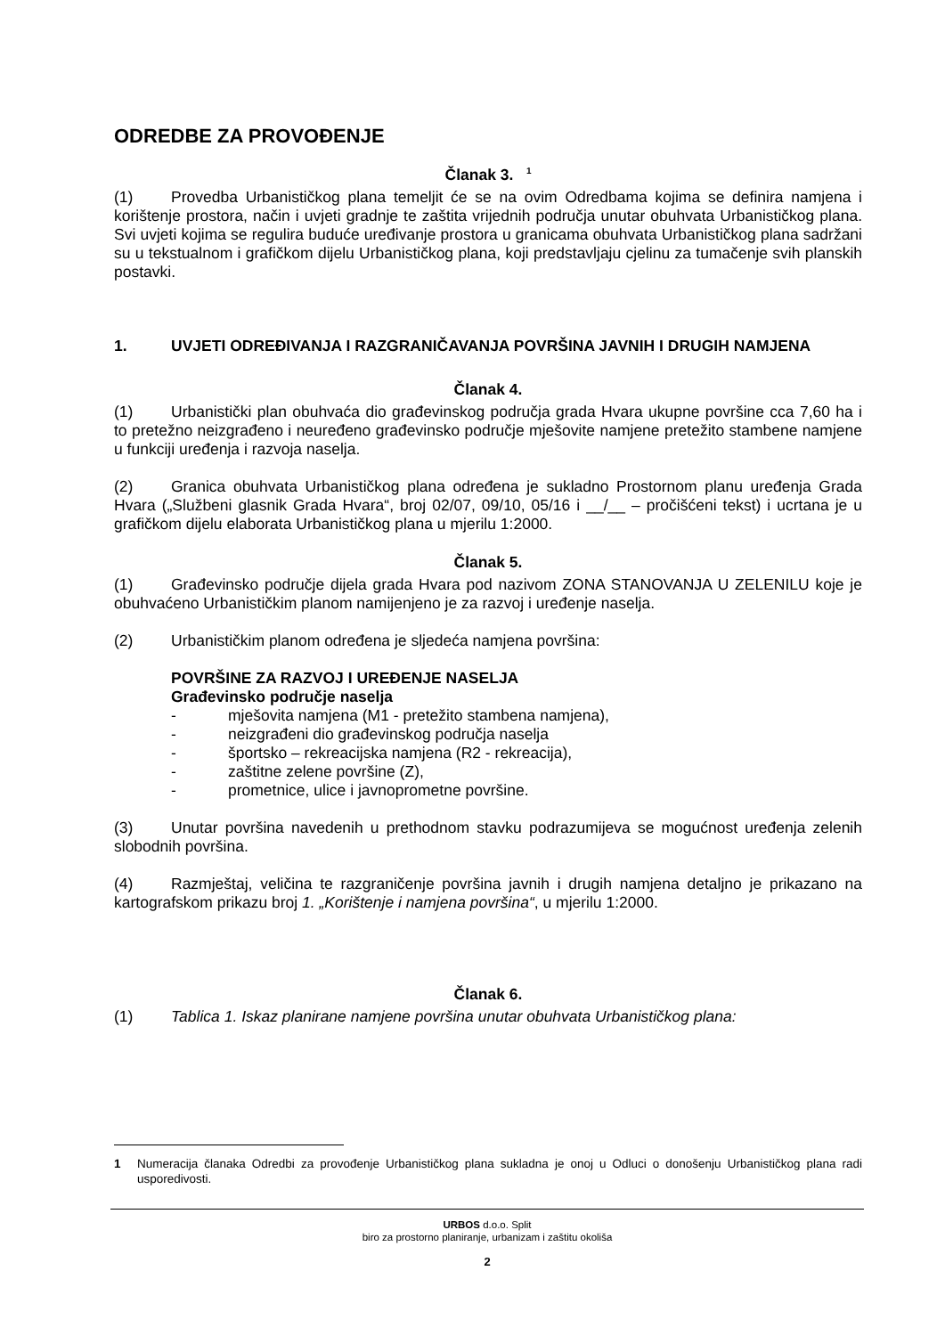ODREDBE ZA PROVOĐENJE
Članak 3. <sup>1</sup>
(1) Provedba Urbanističkog plana temeljit će se na ovim Odredbama kojima se definira namjena i korištenje prostora, način i uvjeti gradnje te zaštita vrijednih područja unutar obuhvata Urbanističkog plana. Svi uvjeti kojima se regulira buduće uređivanje prostora u granicama obuhvata Urbanističkog plana sadržani su u tekstualnom i grafičkom dijelu Urbanističkog plana, koji predstavljaju cjelinu za tumačenje svih planskih postavki.
1. UVJETI ODREĐIVANJA I RAZGRANIČAVANJA POVRŠINA JAVNIH I DRUGIH NAMJENA
Članak 4.
(1) Urbanistički plan obuhvaća dio građevinskog područja grada Hvara ukupne površine cca 7,60 ha i to pretežno neizgrađeno i neuređeno građevinsko područje mješovite namjene pretežito stambene namjene u funkciji uređenja i razvoja naselja.
(2) Granica obuhvata Urbanističkog plana određena je sukladno Prostornom planu uređenja Grada Hvara („Službeni glasnik Grada Hvara“, broj 02/07, 09/10, 05/16 i __/__ – pročišćeni tekst) i ucrtana je u grafičkom dijelu elaborata Urbanističkog plana u mjerilu 1:2000.
Članak 5.
(1) Građevinsko područje dijela grada Hvara pod nazivom ZONA STANOVANJA U ZELENILU koje je obuhvaćeno Urbanističkim planom namijenjeno je za razvoj i uređenje naselja.
(2) Urbanističkim planom određena je sljedeća namjena površina:
POVRŠINE ZA RAZVOJ I UREĐENJE NASELJA
Građevinsko područje naselja
- mješovita namjena (M1 - pretežito stambena namjena),
- neizgrađeni dio građevinskog područja naselja
- športsko – rekreacijska namjena (R2 - rekreacija),
- zaštitne zelene površine (Z),
- prometnice, ulice i javnoprometne površine.
(3) Unutar površina navedenih u prethodnom stavku podrazumijeva se mogućnost uređenja zelenih slobodnih površina.
(4) Razmještaj, veličina te razgraničenje površina javnih i drugih namjena detaljno je prikazano na kartografskom prikazu broj 1. „Korištenje i namjena površina“, u mjerilu 1:2000.
Članak 6.
(1) Tablica 1. Iskaz planirane namjene površina unutar obuhvata Urbanističkog plana:
1 Numeracija članaka Odredbi za provođenje Urbanističkog plana sukladna je onoj u Odluci o donošenju Urbanističkog plana radi usporedivosti.
URBOS d.o.o. Split
biro za prostorno planiranje, urbanizam i zaštitu okoliša
2